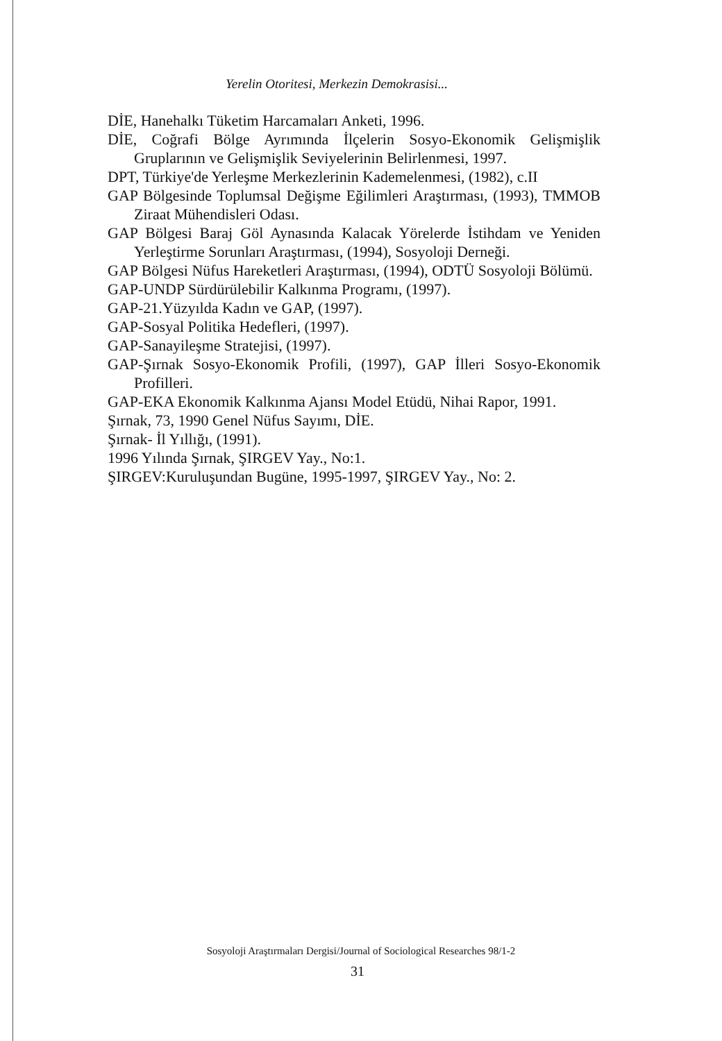Yerelin Otoritesi, Merkezin Demokrasisi...
DİE, Hanehalkı Tüketim Harcamaları Anketi, 1996.
DİE, Coğrafi Bölge Ayrımında İlçelerin Sosyo-Ekonomik Gelişmişlik Gruplarının ve Gelişmişlik Seviyelerinin Belirlenmesi, 1997.
DPT, Türkiye'de Yerleşme Merkezlerinin Kademelenmesi, (1982), c.II
GAP Bölgesinde Toplumsal Değişme Eğilimleri Araştırması, (1993), TMMOB Ziraat Mühendisleri Odası.
GAP Bölgesi Baraj Göl Aynasında Kalacak Yörelerde İstihdam ve Yeniden Yerleştirme Sorunları Araştırması, (1994), Sosyoloji Derneği.
GAP Bölgesi Nüfus Hareketleri Araştırması, (1994), ODTÜ Sosyoloji Bölümü.
GAP-UNDP Sürdürülebilir Kalkınma Programı, (1997).
GAP-21.Yüzyılda Kadın ve GAP, (1997).
GAP-Sosyal Politika Hedefleri, (1997).
GAP-Sanayileşme Stratejisi, (1997).
GAP-Şırnak Sosyo-Ekonomik Profili, (1997), GAP İlleri Sosyo-Ekonomik Profilleri.
GAP-EKA Ekonomik Kalkınma Ajansı Model Etüdü, Nihai Rapor, 1991.
Şırnak, 73, 1990 Genel Nüfus Sayımı, DİE.
Şırnak- İl Yıllığı, (1991).
1996 Yılında Şırnak, ŞIRGEV Yay., No:1.
ŞIRGEV:Kuruluşundan Bugüne, 1995-1997, ŞIRGEV Yay., No: 2.
Sosyoloji Araştırmaları Dergisi/Journal of Sociological Researches 98/1-2
31